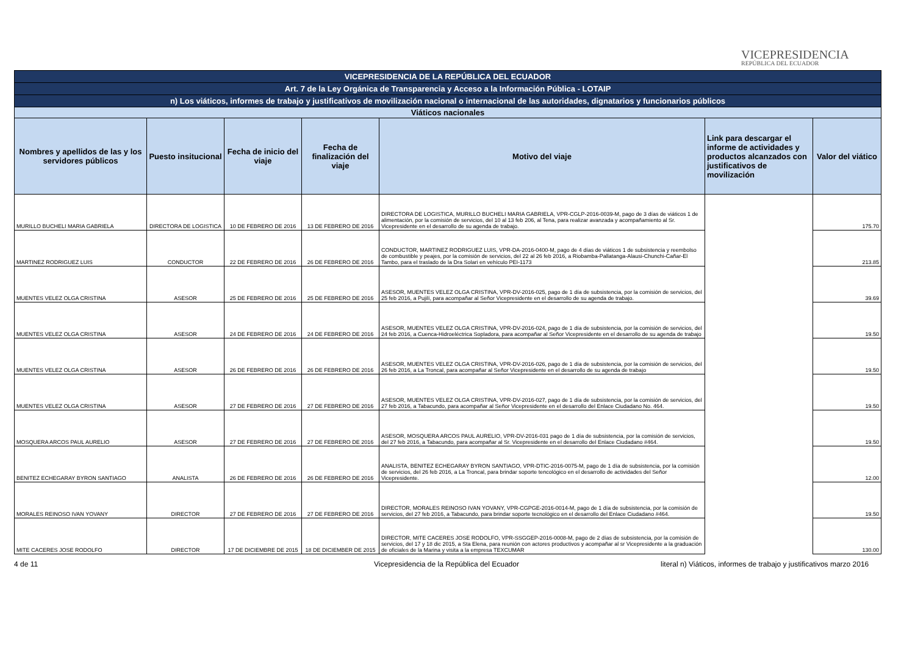VICEPRESIDENCIA
REPÚBLICA DEL ECUADOR
| VICEPRESIDENCIA DE LA REPÚBLICA DEL ECUADOR | | | | | | |
| Art. 7 de la Ley Orgánica de Transparencia y Acceso a la Información Pública - LOTAIP | | | | | | |
| n) Los viáticos, informes de trabajo y justificativos de movilización nacional o internacional de las autoridades, dignatarios y funcionarios públicos | | | | | | |
| Viáticos nacionales | | | | | | |
| Nombres y apellidos de las y los servidores públicos | Puesto insitucional | Fecha de inicio del viaje | Fecha de finalización del viaje | Motivo del viaje | Link para descargar el informe de actividades y productos alcanzados con justificativos de movilización | Valor del viático |
| MURILLO BUCHELI MARIA GABRIELA | DIRECTORA DE LOGISTICA | 10 DE FEBRERO DE 2016 | 13 DE FEBRERO DE 2016 | DIRECTORA DE LOGISTICA, MURILLO BUCHELI MARIA GABRIELA, VPR-CGLP-2016-0039-M, pago de 3 días de viáticos 1 de alimentación, por la comisión de servicios, del 10 al 13 feb 206, al Tena, para realizar avanzada y acompañamiento al Sr. Vicepresidente en el desarrollo de su agenda de trabajo. | | 175.70 |
| MARTINEZ RODRIGUEZ LUIS | CONDUCTOR | 22 DE FEBRERO DE 2016 | 26 DE FEBRERO DE 2016 | CONDUCTOR, MARTINEZ RODRIGUEZ LUIS, VPR-DA-2016-0400-M, pago de 4 días de viáticos 1 de subsistencia y reembolso de combustible y peajes, por la comisión de servicios, del 22 al 26 feb 2016, a Riobamba-Pallatanga-Alausi-Chunchi-Cañar-El Tambo, para el traslado de la Dra Solari en vehículo PEI-1173 | | 213.85 |
| MUENTES VELEZ OLGA CRISTINA | ASESOR | 25 DE FEBRERO DE 2016 | 25 DE FEBRERO DE 2016 | ASESOR, MUENTES VELEZ OLGA CRISTINA, VPR-DV-2016-025, pago de 1 día de subsistencia, por la comisión de servicios, del 25 feb 2016, a Pujilí, para acompañar al Señor Vicepresidente en el desarrollo de su agenda de trabajo. | | 39.69 |
| MUENTES VELEZ OLGA CRISTINA | ASESOR | 24 DE FEBRERO DE 2016 | 24 DE FEBRERO DE 2016 | ASESOR, MUENTES VELEZ OLGA CRISTINA, VPR-DV-2016-024, pago de 1 día de subsistencia, por la comisión de servicios, del 24 feb 2016, a Cuenca-Hidroeléctrica Sopladora, para acompañar al Señor Vicepresidente en el desarrollo de su agenda de trabajo | | 19.50 |
| MUENTES VELEZ OLGA CRISTINA | ASESOR | 26 DE FEBRERO DE 2016 | 26 DE FEBRERO DE 2016 | ASESOR, MUENTES VELEZ OLGA CRISTINA, VPR-DV-2016-026, pago de 1 día de subsistencia, por la comisión de servicios, del 26 feb 2016, a La Troncal, para acompañar al Señor Vicepresidente en el desarrollo de su agenda de trabajo | | 19.50 |
| MUENTES VELEZ OLGA CRISTINA | ASESOR | 27 DE FEBRERO DE 2016 | 27 DE FEBRERO DE 2016 | ASESOR, MUENTES VELEZ OLGA CRISTINA, VPR-DV-2016-027, pago de 1 día de subsistencia, por la comisión de servicios, del 27 feb 2016, a Tabacundo, para acompañar al Señor Vicepresidente en el desarrollo del Enlace Ciudadano No. 464. | | 19.50 |
| MOSQUERA ARCOS PAUL AURELIO | ASESOR | 27 DE FEBRERO DE 2016 | 27 DE FEBRERO DE 2016 | ASESOR, MOSQUERA ARCOS PAUL AURELIO, VPR-DV-2016-031 pago de 1 día de subsistencia, por la comisión de servicios, del 27 feb 2016, a Tabacundo, para acompañar al Sr. Vicepresidente en el desarrollo del Enlace Ciudadano #464. | | 19.50 |
| BENITEZ ECHEGARAY BYRON SANTIAGO | ANALISTA | 26 DE FEBRERO DE 2016 | 26 DE FEBRERO DE 2016 | ANALISTA, BENITEZ ECHEGARAY BYRON SANTIAGO, VPR-DTIC-2016-0075-M, pago de 1 día de subsistencia, por la comisión de servicios, del 26 feb 2016, a La Troncal, para brindar soporte tencológico en el desarrollo de actividades del Señor Vicepresidente. | | 12.00 |
| MORALES REINOSO IVAN YOVANY | DIRECTOR | 27 DE FEBRERO DE 2016 | 27 DE FEBRERO DE 2016 | DIRECTOR, MORALES REINOSO IVAN YOVANY, VPR-CGPGE-2016-0014-M, pago de 1 día de subsistencia, por la comisión de servicios, del 27 feb 2016, a Tabacundo, para brindar soporte tecnológico en el desarrollo del Enlace Ciudadano #464. | | 19.50 |
| MITE CACERES JOSE RODOLFO | DIRECTOR | 17 DE DICIEMBRE DE 2015 | 18 DE DICIEMBER DE 2015 | DIRECTOR, MITE CACERES JOSE RODOLFO, VPR-SSGGEP-2016-0008-M, pago de 2 días de subsistencia, por la comisión de servicios, del 17 y 18 dic 2015, a Sta Elena, para reunión con actores productivos y acompañar al sr Vicepresidente a la graduación de oficiales de la Marina y visita a la empresa TEXCUMAR | | 130.00 |
4 de 11
Vicepresidencia de la República del Ecuador
literal n) Viáticos, informes de trabajo y justificativos marzo 2016